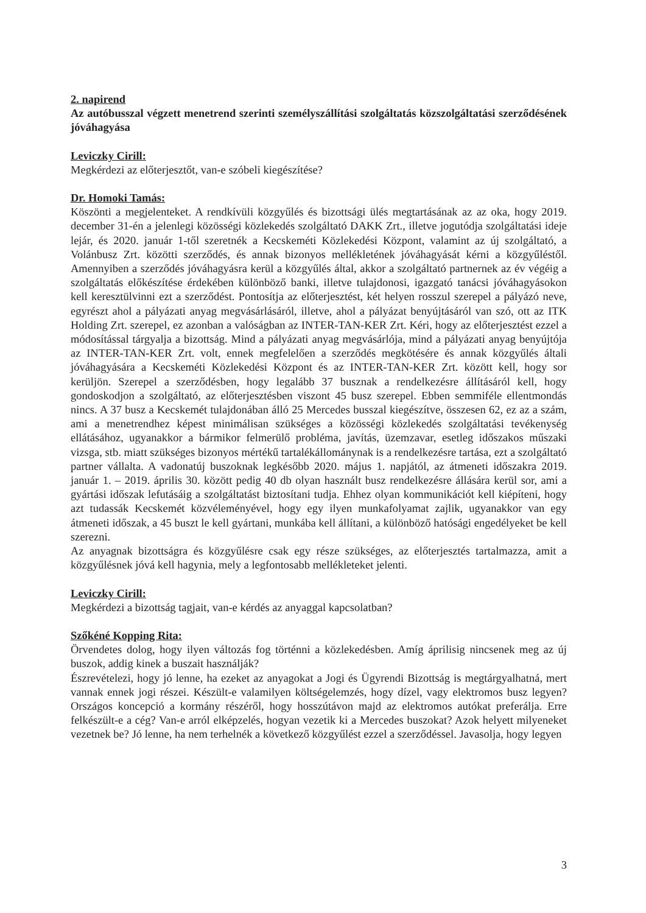2. napirend
Az autóbusszal végzett menetrend szerinti személyszállítási szolgáltatás közszolgáltatási szerződésének jóváhagyása
Leviczky Cirill:
Megkérdezi az előterjesztőt, van-e szóbeli kiegészítése?
Dr. Homoki Tamás:
Köszönti a megjelenteket. A rendkívüli közgyűlés és bizottsági ülés megtartásának az az oka, hogy 2019. december 31-én a jelenlegi közösségi közlekedés szolgáltató DAKK Zrt., illetve jogutódja szolgáltatási ideje lejár, és 2020. január 1-től szeretnék a Kecskeméti Közlekedési Központ, valamint az új szolgáltató, a Volánbusz Zrt. közötti szerződés, és annak bizonyos mellékletének jóváhagyását kérni a közgyűléstől. Amennyiben a szerződés jóváhagyásra kerül a közgyűlés által, akkor a szolgáltató partnernek az év végéig a szolgáltatás előkészítése érdekében különböző banki, illetve tulajdonosi, igazgató tanácsi jóváhagyásokon kell keresztülvinni ezt a szerződést. Pontosítja az előterjesztést, két helyen rosszul szerepel a pályázó neve, egyrészt ahol a pályázati anyag megvásárlásáról, illetve, ahol a pályázat benyújtásáról van szó, ott az ITK Holding Zrt. szerepel, ez azonban a valóságban az INTER-TAN-KER Zrt. Kéri, hogy az előterjesztést ezzel a módosítással tárgyalja a bizottság. Mind a pályázati anyag megvásárlója, mind a pályázati anyag benyújtója az INTER-TAN-KER Zrt. volt, ennek megfelelően a szerződés megkötésére és annak közgyűlés általi jóváhagyására a Kecskeméti Közlekedési Központ és az INTER-TAN-KER Zrt. között kell, hogy sor kerüljön. Szerepel a szerződésben, hogy legalább 37 busznak a rendelkezésre állításáról kell, hogy gondoskodjon a szolgáltató, az előterjesztésben viszont 45 busz szerepel. Ebben semmiféle ellentmondás nincs. A 37 busz a Kecskemét tulajdonában álló 25 Mercedes busszal kiegészítve, összesen 62, ez az a szám, ami a menetrendhez képest minimálisan szükséges a közösségi közlekedés szolgáltatási tevékenység ellátásához, ugyanakkor a bármikor felmerülő probléma, javítás, üzemzavar, esetleg időszakos műszaki vizsga, stb. miatt szükséges bizonyos mértékű tartalékállománynak is a rendelkezésre tartása, ezt a szolgáltató partner vállalta. A vadonatúj buszoknak legkésőbb 2020. május 1. napjától, az átmeneti időszakra 2019. január 1. – 2019. április 30. között pedig 40 db olyan használt busz rendelkezésre állására kerül sor, ami a gyártási időszak lefutásáig a szolgáltatást biztosítani tudja. Ehhez olyan kommunikációt kell kiépíteni, hogy azt tudassák Kecskemét közvéleményével, hogy egy ilyen munkafolyamat zajlik, ugyanakkor van egy átmeneti időszak, a 45 buszt le kell gyártani, munkába kell állítani, a különböző hatósági engedélyeket be kell szerezni.
Az anyagnak bizottságra és közgyűlésre csak egy része szükséges, az előterjesztés tartalmazza, amit a közgyűlésnek jóvá kell hagynia, mely a legfontosabb mellékleteket jelenti.
Leviczky Cirill:
Megkérdezi a bizottság tagjait, van-e kérdés az anyaggal kapcsolatban?
Szőkéné Kopping Rita:
Örvendetes dolog, hogy ilyen változás fog történni a közlekedésben. Amíg áprilisig nincsenek meg az új buszok, addig kinek a buszait használják?
Észrevételezi, hogy jó lenne, ha ezeket az anyagokat a Jogi és Ügyrendi Bizottság is megtárgyalhatná, mert vannak ennek jogi részei. Készült-e valamilyen költségelemzés, hogy dízel, vagy elektromos busz legyen? Országos koncepció a kormány részéről, hogy hosszútávon majd az elektromos autókat preferálja. Erre felkészült-e a cég? Van-e arról elképzelés, hogyan vezetik ki a Mercedes buszokat? Azok helyett milyeneket vezetnek be? Jó lenne, ha nem terhelnék a következő közgyűlést ezzel a szerződéssel. Javasolja, hogy legyen
3